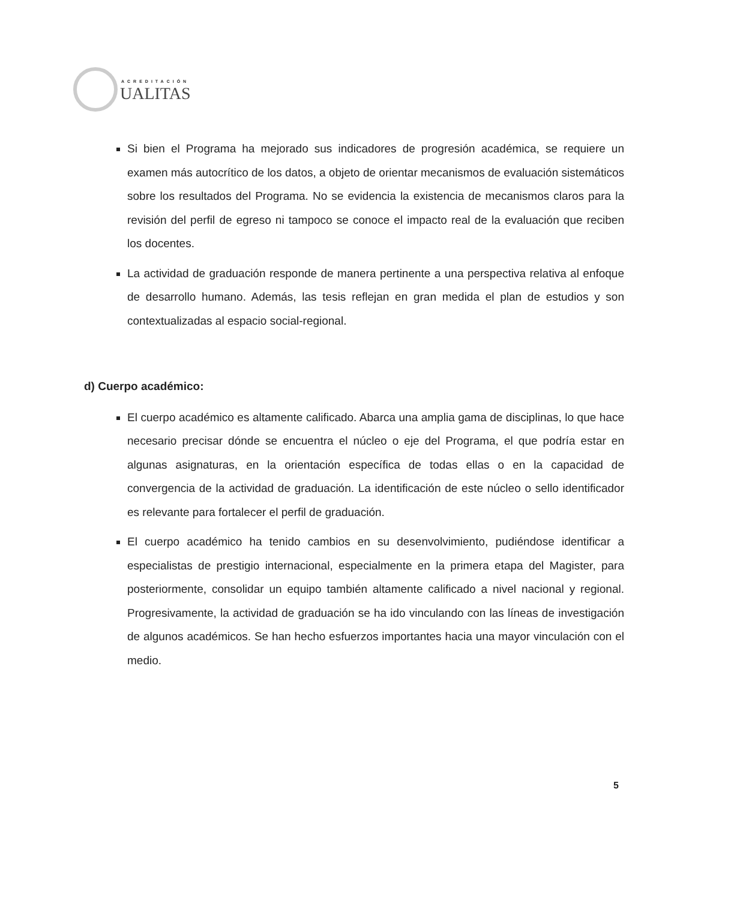ACREDITACIÓN
UALITAS
Si bien el Programa ha mejorado sus indicadores de progresión académica, se requiere un examen más autocrítico de los datos, a objeto de orientar mecanismos de evaluación sistemáticos sobre los resultados del Programa. No se evidencia la existencia de mecanismos claros para la revisión del perfil de egreso ni tampoco se conoce el impacto real de la evaluación que reciben los docentes.
La actividad de graduación responde de manera pertinente a una perspectiva relativa al enfoque de desarrollo humano. Además, las tesis reflejan en gran medida el plan de estudios y son contextualizadas al espacio social-regional.
d) Cuerpo académico:
El cuerpo académico es altamente calificado. Abarca una amplia gama de disciplinas, lo que hace necesario precisar dónde se encuentra el núcleo o eje del Programa, el que podría estar en algunas asignaturas, en la orientación específica de todas ellas o en la capacidad de convergencia de la actividad de graduación. La identificación de este núcleo o sello identificador es relevante para fortalecer el perfil de graduación.
El cuerpo académico ha tenido cambios en su desenvolvimiento, pudiéndose identificar a especialistas de prestigio internacional, especialmente en la primera etapa del Magister, para posteriormente, consolidar un equipo también altamente calificado a nivel nacional y regional. Progresivamente, la actividad de graduación se ha ido vinculando con las líneas de investigación de algunos académicos. Se han hecho esfuerzos importantes hacia una mayor vinculación con el medio.
5